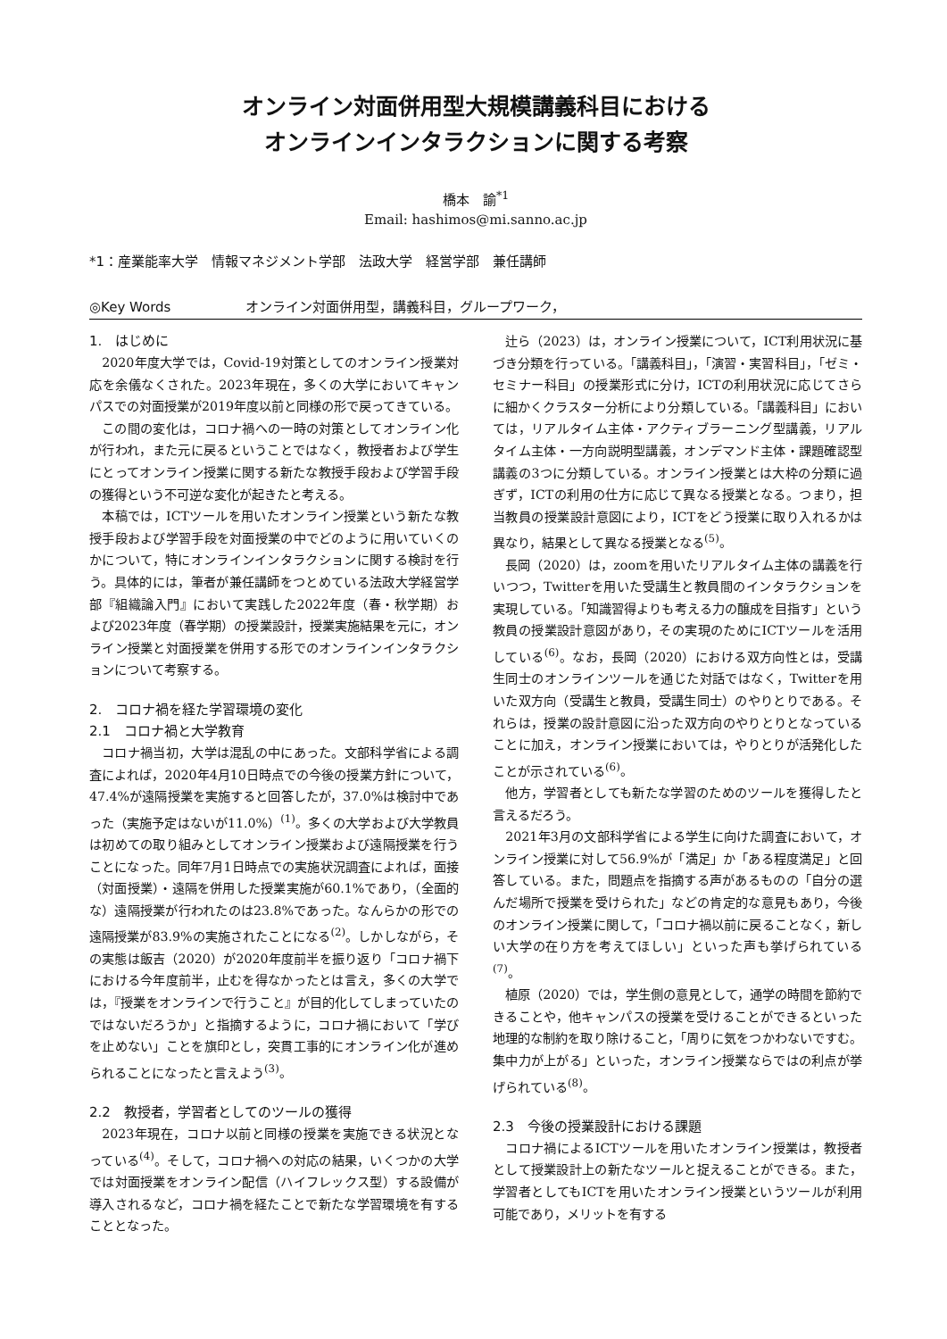オンライン対面併用型大規模講義科目における
オンラインインタラクションに関する考察
橋本　諭<sup>*1</sup>
Email: hashimos@mi.sanno.ac.jp
*1：産業能率大学　情報マネジメント学部　法政大学　経営学部　兼任講師
◎Key Words オンライン対面併用型，講義科目，グループワーク，
1.　はじめに
2020年度大学では，Covid-19対策としてのオンライン授業対応を余儀なくされた。2023年現在，多くの大学においてキャンパスでの対面授業が2019年度以前と同様の形で戻ってきている。
この間の変化は，コロナ禍への一時の対策としてオンライン化が行われ，また元に戻るということではなく，教授者および学生にとってオンライン授業に関する新たな教授手段および学習手段の獲得という不可逆な変化が起きたと考える。
本稿では，ICTツールを用いたオンライン授業という新たな教授手段および学習手段を対面授業の中でどのように用いていくのかについて，特にオンラインインタラクションに関する検討を行う。具体的には，筆者が兼任講師をつとめている法政大学経営学部『組織論入門』において実践した2022年度（春・秋学期）および2023年度（春学期）の授業設計，授業実施結果を元に，オンライン授業と対面授業を併用する形でのオンラインインタラクションについて考察する。
2.　コロナ禍を経た学習環境の変化
2.1　コロナ禍と大学教育
コロナ禍当初，大学は混乱の中にあった。文部科学省による調査によれば，2020年4月10日時点での今後の授業方針について，47.4%が遠隔授業を実施すると回答したが，37.0%は検討中であった（実施予定はないが11.0%）<sup>(1)</sup>。多くの大学および大学教員は初めての取り組みとしてオンライン授業および遠隔授業を行うことになった。同年7月1日時点での実施状況調査によれば，面接（対面授業）・遠隔を併用した授業実施が60.1%であり，（全面的な）遠隔授業が行われたのは23.8%であった。なんらかの形での遠隔授業が83.9%の実施されたことになる<sup>(2)</sup>。しかしながら，その実態は飯吉（2020）が2020年度前半を振り返り「コロナ禍下における今年度前半，止むを得なかったとは言え，多くの大学では，『授業をオンラインで行うこと』が目的化してしまっていたのではないだろうか」と指摘するように，コロナ禍において「学びを止めない」ことを旗印とし，突貫工事的にオンライン化が進められることになったと言えよう<sup>(3)</sup>。
2.2　教授者，学習者としてのツールの獲得
2023年現在，コロナ以前と同様の授業を実施できる状況となっている<sup>(4)</sup>。そして，コロナ禍への対応の結果，いくつかの大学では対面授業をオンライン配信（ハイフレックス型）する設備が導入されるなど，コロナ禍を経たことで新たな学習環境を有することとなった。
辻ら（2023）は，オンライン授業について，ICT利用状況に基づき分類を行っている。「講義科目」，「演習・実習科目」，「ゼミ・セミナー科目」の授業形式に分け，ICTの利用状況に応じてさらに細かくクラスター分析により分類している。「講義科目」においては，リアルタイム主体・アクティブラーニング型講義，リアルタイム主体・一方向説明型講義，オンデマンド主体・課題確認型講義の3つに分類している。オンライン授業とは大枠の分類に過ぎず，ICTの利用の仕方に応じて異なる授業となる。つまり，担当教員の授業設計意図により，ICTをどう授業に取り入れるかは異なり，結果として異なる授業となる<sup>(5)</sup>。
長岡（2020）は，zoomを用いたリアルタイム主体の講義を行いつつ，Twitterを用いた受講生と教員間のインタラクションを実現している。「知識習得よりも考える力の醸成を目指す」という教員の授業設計意図があり，その実現のためにICTツールを活用している<sup>(6)</sup>。なお，長岡（2020）における双方向性とは，受講生同士のオンラインツールを通じた対話ではなく，Twitterを用いた双方向（受講生と教員，受講生同士）のやりとりである。それらは，授業の設計意図に沿った双方向のやりとりとなっていることに加え，オンライン授業においては，やりとりが活発化したことが示されている<sup>(6)</sup>。
他方，学習者としても新たな学習のためのツールを獲得したと言えるだろう。
2021年3月の文部科学省による学生に向けた調査において，オンライン授業に対して56.9%が「満足」か「ある程度満足」と回答している。また，問題点を指摘する声があるものの「自分の選んだ場所で授業を受けられた」などの肯定的な意見もあり，今後のオンライン授業に関して，「コロナ禍以前に戻ることなく，新しい大学の在り方を考えてほしい」といった声も挙げられている<sup>(7)</sup>。
植原（2020）では，学生側の意見として，通学の時間を節約できることや，他キャンパスの授業を受けることができるといった地理的な制約を取り除けること，「周りに気をつかわないですむ。集中力が上がる」といった，オンライン授業ならではの利点が挙げられている<sup>(8)</sup>。
2.3　今後の授業設計における課題
コロナ禍によるICTツールを用いたオンライン授業は，教授者として授業設計上の新たなツールと捉えることができる。また，学習者としてもICTを用いたオンライン授業というツールが利用可能であり，メリットを有する